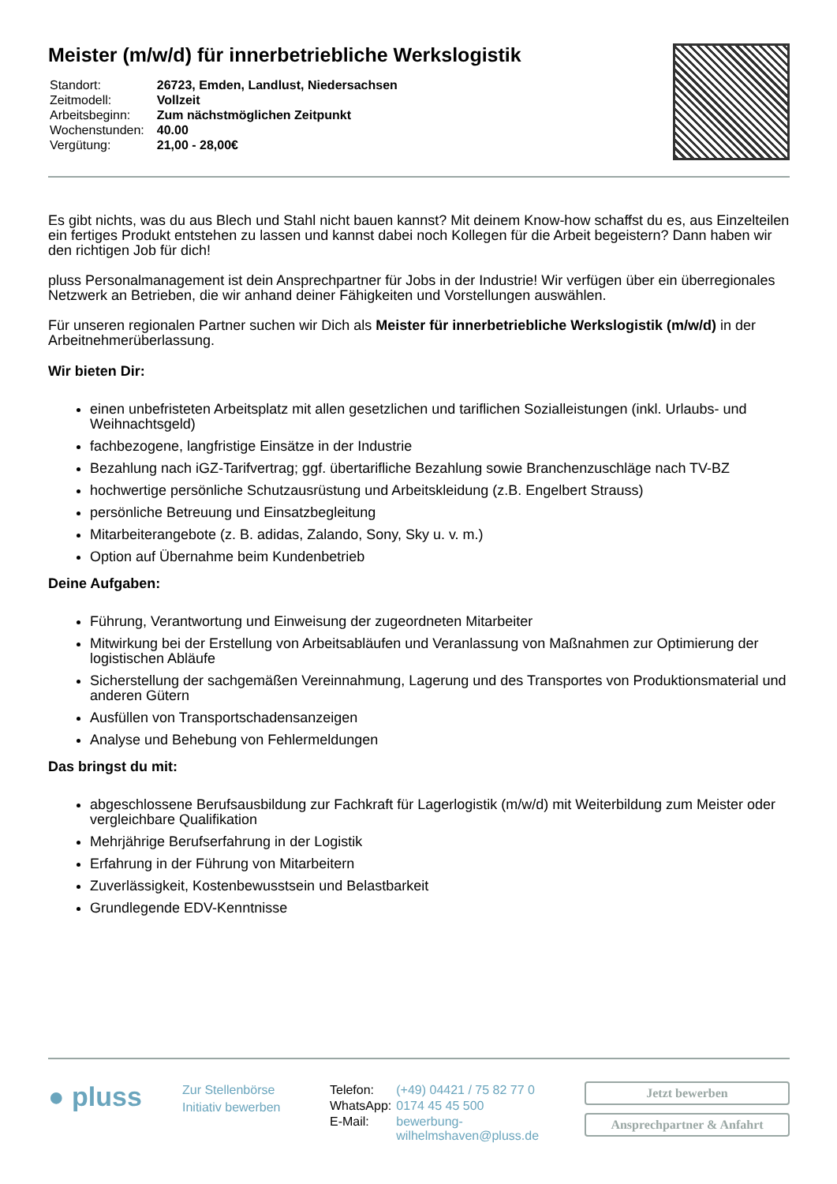Meister (m/w/d) für innerbetriebliche Werkslogistik
| Standort: | 26723, Emden, Landlust, Niedersachsen |
| Zeitmodell: | Vollzeit |
| Arbeitsbeginn: | Zum nächstmöglichen Zeitpunkt |
| Wochenstunden: | 40.00 |
| Vergütung: | 21,00 - 28,00€ |
Es gibt nichts, was du aus Blech und Stahl nicht bauen kannst? Mit deinem Know-how schaffst du es, aus Einzelteilen ein fertiges Produkt entstehen zu lassen und kannst dabei noch Kollegen für die Arbeit begeistern? Dann haben wir den richtigen Job für dich!
pluss Personalmanagement ist dein Ansprechpartner für Jobs in der Industrie! Wir verfügen über ein überregionales Netzwerk an Betrieben, die wir anhand deiner Fähigkeiten und Vorstellungen auswählen.
Für unseren regionalen Partner suchen wir Dich als Meister für innerbetriebliche Werkslogistik (m/w/d) in der Arbeitnehmerüberlassung.
Wir bieten Dir:
einen unbefristeten Arbeitsplatz mit allen gesetzlichen und tariflichen Sozialleistungen (inkl. Urlaubs- und Weihnachtsgeld)
fachbezogene, langfristige Einsätze in der Industrie
Bezahlung nach iGZ-Tarifvertrag; ggf. übertarifliche Bezahlung sowie Branchenzuschläge nach TV-BZ
hochwertige persönliche Schutzausrüstung und Arbeitskleidung (z.B. Engelbert Strauss)
persönliche Betreuung und Einsatzbegleitung
Mitarbeiterangebote (z. B. adidas, Zalando, Sony, Sky u. v. m.)
Option auf Übernahme beim Kundenbetrieb
Deine Aufgaben:
Führung, Verantwortung und Einweisung der zugeordneten Mitarbeiter
Mitwirkung bei der Erstellung von Arbeitsabläufen und Veranlassung von Maßnahmen zur Optimierung der logistischen Abläufe
Sicherstellung der sachgemäßen Vereinnahmung, Lagerung und des Transportes von Produktionsmaterial und anderen Gütern
Ausfüllen von Transportschadensanzeigen
Analyse und Behebung von Fehlermeldungen
Das bringst du mit:
abgeschlossene Berufsausbildung zur Fachkraft für Lagerlogistik (m/w/d) mit Weiterbildung zum Meister oder vergleichbare Qualifikation
Mehrjährige Berufserfahrung in der Logistik
Erfahrung in der Führung von Mitarbeitern
Zuverlässigkeit, Kostenbewusstsein und Belastbarkeit
Grundlegende EDV-Kenntnisse
● pluss
Zur Stellenbörse
Initiativ bewerben
| Telefon: | (+49) 04421 / 75 82 77 0 |
| WhatsApp: | 0174 45 45 500 |
| E-Mail: | bewerbung- wilhelmshaven@pluss.de |
Jetzt bewerben
Ansprechpartner & Anfahrt